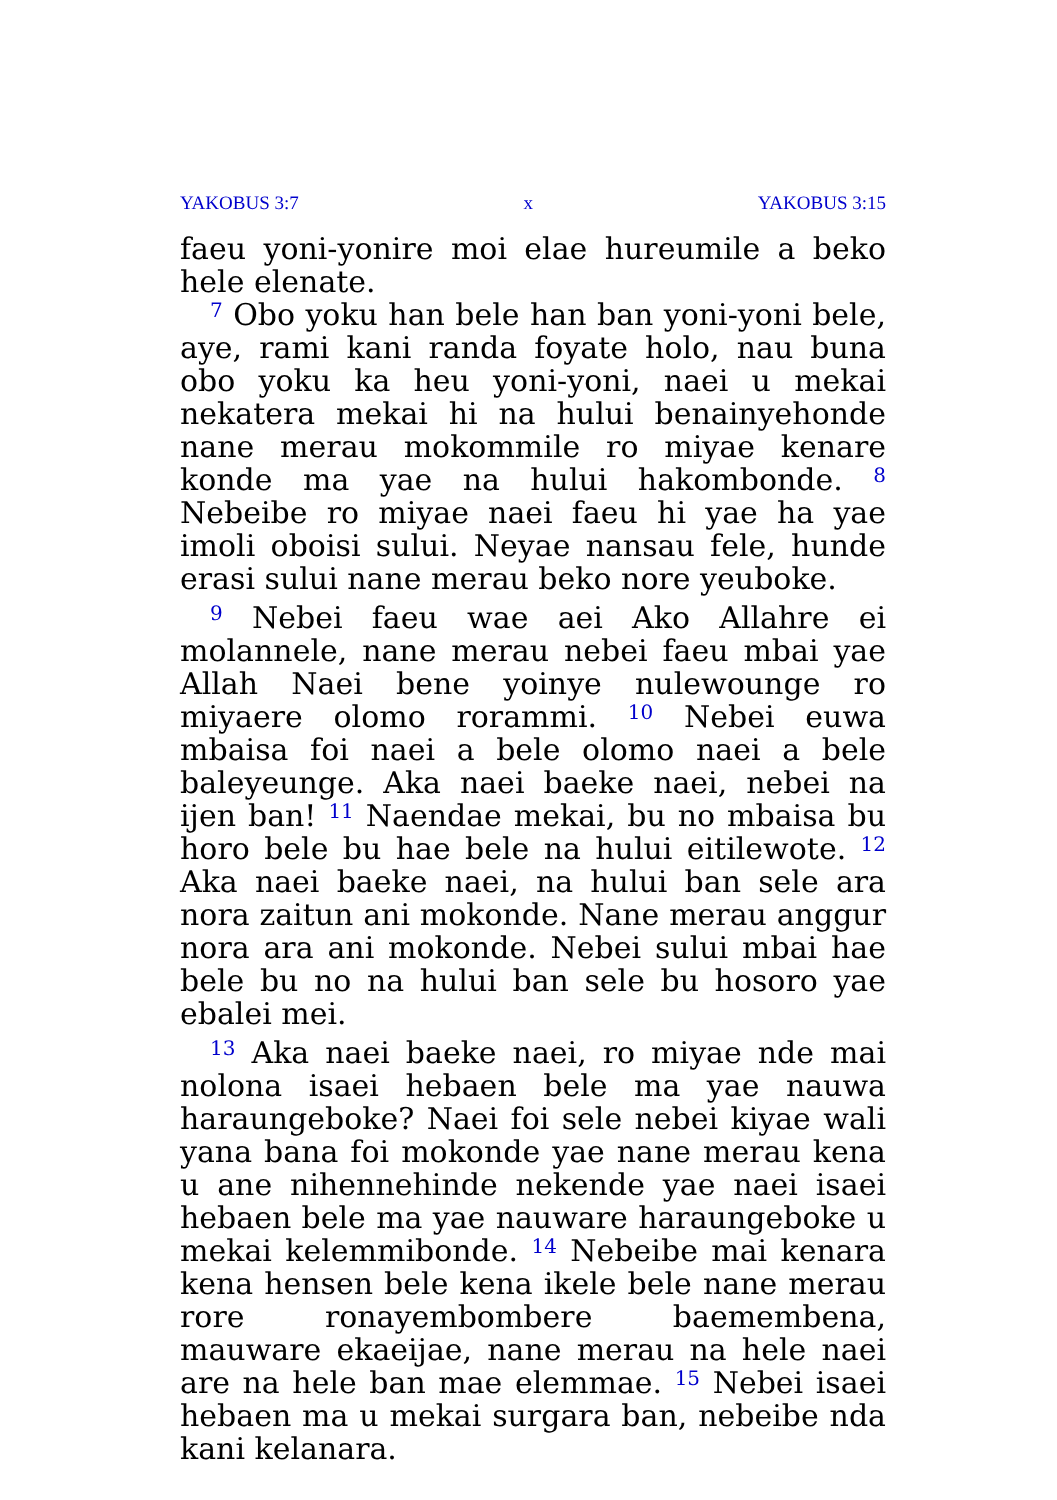YAKOBUS 3:7 x YAKOBUS 3:15
faeu yoni-yonire moi elae hureumile a beko hele elenate.
<sup>7</sup> Obo yoku han bele han ban yoni-yoni bele, aye, rami kani randa foyate holo, nau buna obo yoku ka heu yoni-yoni, naei u mekai nekatera mekai hi na hului benainyehonde nane merau mokommile ro miyae kenare konde ma yae na hului hakombonde. <sup>8</sup> Nebeibe ro miyae naei faeu hi yae ha yae imoli oboisi sului. Neyae nansau fele, hunde erasi sului nane merau beko nore yeuboke.
<sup>9</sup> Nebei faeu wae aei Ako Allahre ei molannele, nane merau nebei faeu mbai yae Allah Naei bene yoinye nulewounge ro miyaere olomo rorammi. <sup>10</sup> Nebei euwa mbaisa foi naei a bele olomo naei a bele baleyeunge. Aka naei baeke naei, nebei na ijen ban! <sup>11</sup> Naendae mekai, bu no mbaisa bu horo bele bu hae bele na hului eitilewote. <sup>12</sup> Aka naei baeke naei, na hului ban sele ara nora zaitun ani mokonde. Nane merau anggur nora ara ani mokonde. Nebei sului mbai hae bele bu no na hului ban sele bu hosoro yae ebalei mei.
<sup>13</sup> Aka naei baeke naei, ro miyae nde mai nolona isaei hebaen bele ma yae nauwa haraungeboke? Naei foi sele nebei kiyae wali yana bana foi mokonde yae nane merau kena u ane nihennehinde nekende yae naei isaei hebaen bele ma yae nauware haraungeboke u mekai kelemmibonde. <sup>14</sup> Nebeibe mai kenara kena hensen bele kena ikele bele nane merau rore ronayembombere baemembena, mauware ekaeijae, nane merau na hele naei are na hele ban mae elemmae. <sup>15</sup> Nebei isaei hebaen ma u mekai surgara ban, nebeibe nda kani kelanara.